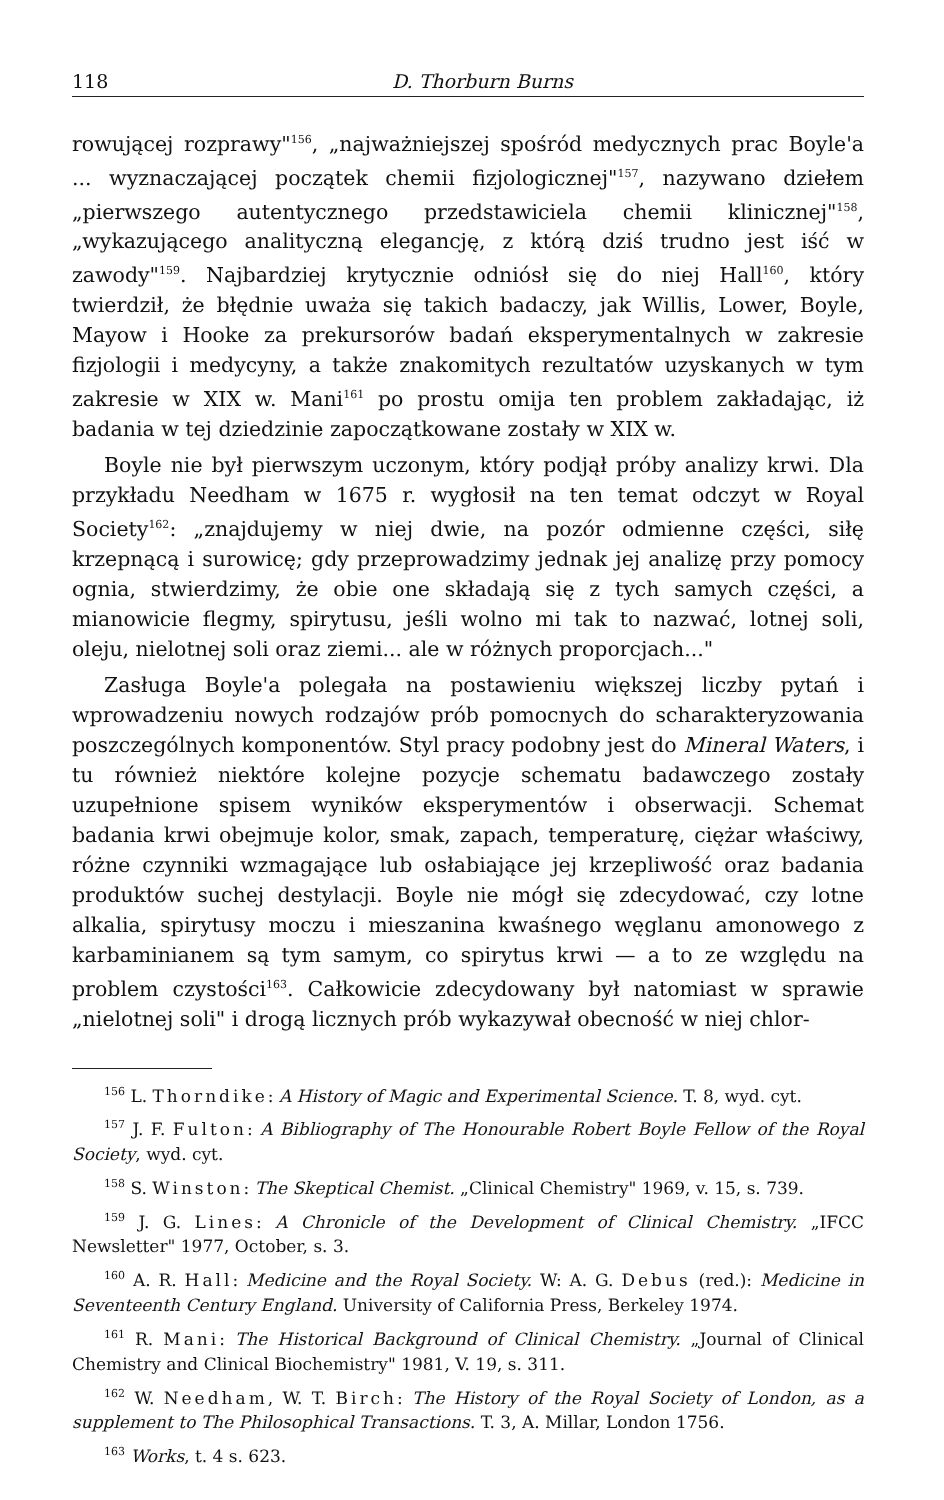118 D. Thorburn Burns
rowującej rozprawy"<sup>156</sup>, „najważniejszej spośród medycznych prac Boyle'a ... wyznaczającej początek chemii fizjologicznej"<sup>157</sup>, nazywano dziełem „pierwszego autentycznego przedstawiciela chemii klinicznej"<sup>158</sup>, „wykazującego analityczną elegancję, z którą dziś trudno jest iść w zawody"<sup>159</sup>. Najbardziej krytycznie odniósł się do niej Hall<sup>160</sup>, który twierdził, że błędnie uważa się takich badaczy, jak Willis, Lower, Boyle, Mayow i Hooke za prekursorów badań eksperymentalnych w zakresie fizjologii i medycyny, a także znakomitych rezultatów uzyskanych w tym zakresie w XIX w. Mani<sup>161</sup> po prostu omija ten problem zakładając, iż badania w tej dziedzinie zapoczątkowane zostały w XIX w.
Boyle nie był pierwszym uczonym, który podjął próby analizy krwi. Dla przykładu Needham w 1675 r. wygłosił na ten temat odczyt w Royal Society<sup>162</sup>: „znajdujemy w niej dwie, na pozór odmienne części, siłę krzepnącą i surowicę; gdy przeprowadzimy jednak jej analizę przy pomocy ognia, stwierdzimy, że obie one składają się z tych samych części, a mianowicie flegmy, spirytusu, jeśli wolno mi tak to nazwać, lotnej soli, oleju, nielotnej soli oraz ziemi... ale w różnych proporcjach..."
Zasługa Boyle'a polegała na postawieniu większej liczby pytań i wprowadzeniu nowych rodzajów prób pomocnych do scharakteryzowania poszczególnych komponentów. Styl pracy podobny jest do Mineral Waters, i tu również niektóre kolejne pozycje schematu badawczego zostały uzupełnione spisem wyników eksperymentów i obserwacji. Schemat badania krwi obejmuje kolor, smak, zapach, temperaturę, ciężar właściwy, różne czynniki wzmagające lub osłabiające jej krzepliwość oraz badania produktów suchej destylacji. Boyle nie mógł się zdecydować, czy lotne alkalia, spirytusy moczu i mieszanina kwaśnego węglanu amonowego z karbaminianem są tym samym, co spirytus krwi — a to ze względu na problem czystości<sup>163</sup>. Całkowicie zdecydowany był natomiast w sprawie „nielotnej soli" i drogą licznych prób wykazywał obecność w niej chlor-
<sup>156</sup> L. Thorndike: A History of Magic and Experimental Science. T. 8, wyd. cyt.
<sup>157</sup> J. F. Fulton: A Bibliography of The Honourable Robert Boyle Fellow of the Royal Society, wyd. cyt.
<sup>158</sup> S. Winston: The Skeptical Chemist. „Clinical Chemistry" 1969, v. 15, s. 739.
<sup>159</sup> J. G. Lines: A Chronicle of the Development of Clinical Chemistry. „IFCC Newsletter" 1977, October, s. 3.
<sup>160</sup> A. R. Hall: Medicine and the Royal Society. W: A. G. Debus (red.): Medicine in Seventeenth Century England. University of California Press, Berkeley 1974.
<sup>161</sup> R. Mani: The Historical Background of Clinical Chemistry. „Journal of Clinical Chemistry and Clinical Biochemistry" 1981, V. 19, s. 311.
<sup>162</sup> W. Needham, W. T. Birch: The History of the Royal Society of London, as a supplement to The Philosophical Transactions. T. 3, A. Millar, London 1756.
<sup>163</sup> Works, t. 4 s. 623.